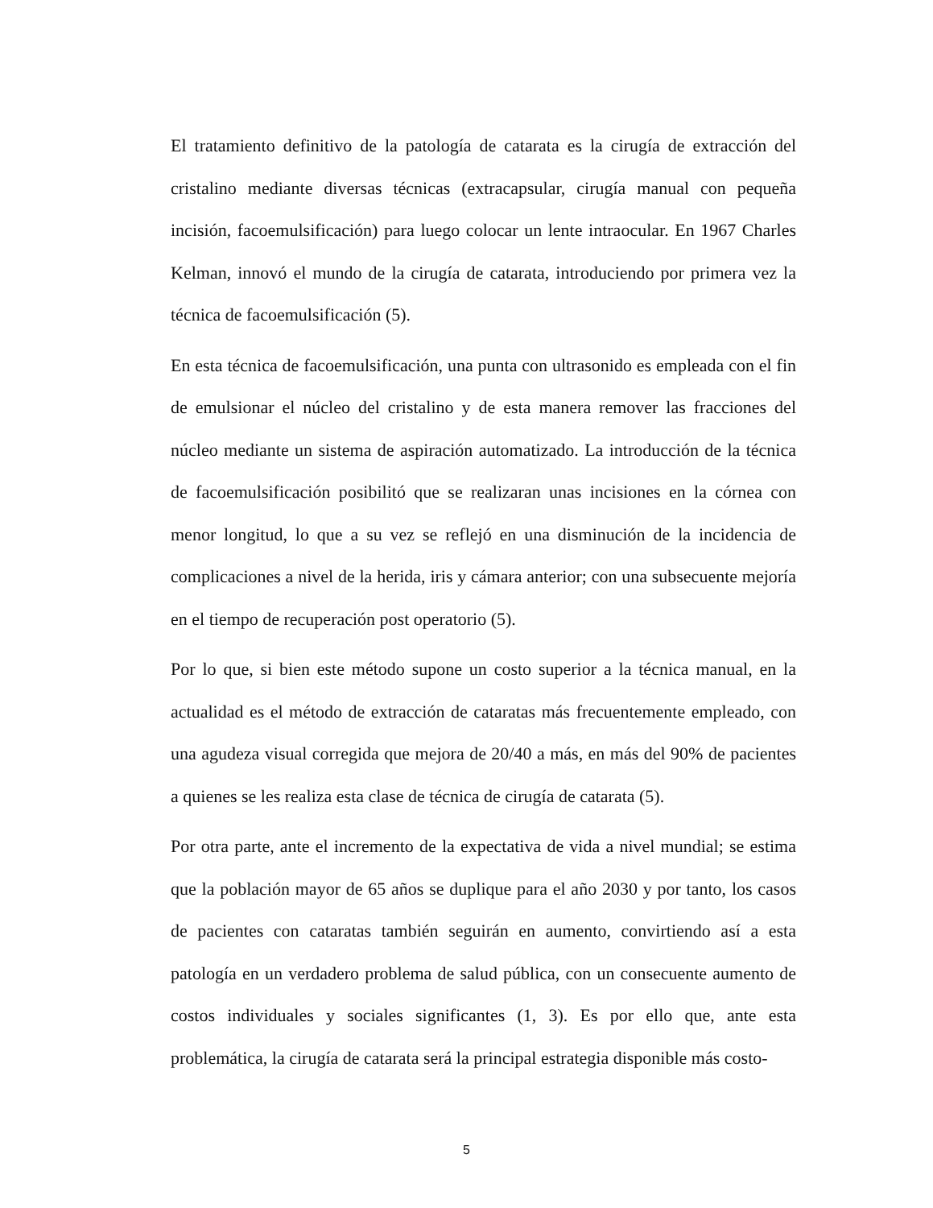El tratamiento definitivo de la patología de catarata es la cirugía de extracción del cristalino mediante diversas técnicas (extracapsular, cirugía manual con pequeña incisión, facoemulsificación) para luego colocar un lente intraocular. En 1967 Charles Kelman, innovó el mundo de la cirugía de catarata, introduciendo por primera vez la técnica de facoemulsificación (5).
En esta técnica de facoemulsificación, una punta con ultrasonido es empleada con el fin de emulsionar el núcleo del cristalino y de esta manera remover las fracciones del núcleo mediante un sistema de aspiración automatizado. La introducción de la técnica de facoemulsificación posibilitó que se realizaran unas incisiones en la córnea con menor longitud, lo que a su vez se reflejó en una disminución de la incidencia de complicaciones a nivel de la herida, iris y cámara anterior; con una subsecuente mejoría en el tiempo de recuperación post operatorio (5).
Por lo que, si bien este método supone un costo superior a la técnica manual, en la actualidad es el método de extracción de cataratas más frecuentemente empleado, con una agudeza visual corregida que mejora de 20/40 a más, en más del 90% de pacientes a quienes se les realiza esta clase de técnica de cirugía de catarata (5).
Por otra parte, ante el incremento de la expectativa de vida a nivel mundial; se estima que la población mayor de 65 años se duplique para el año 2030 y por tanto, los casos de pacientes con cataratas también seguirán en aumento, convirtiendo así a esta patología en un verdadero problema de salud pública, con un consecuente aumento de costos individuales y sociales significantes (1, 3). Es por ello que, ante esta problemática, la cirugía de catarata será la principal estrategia disponible más costo-
5